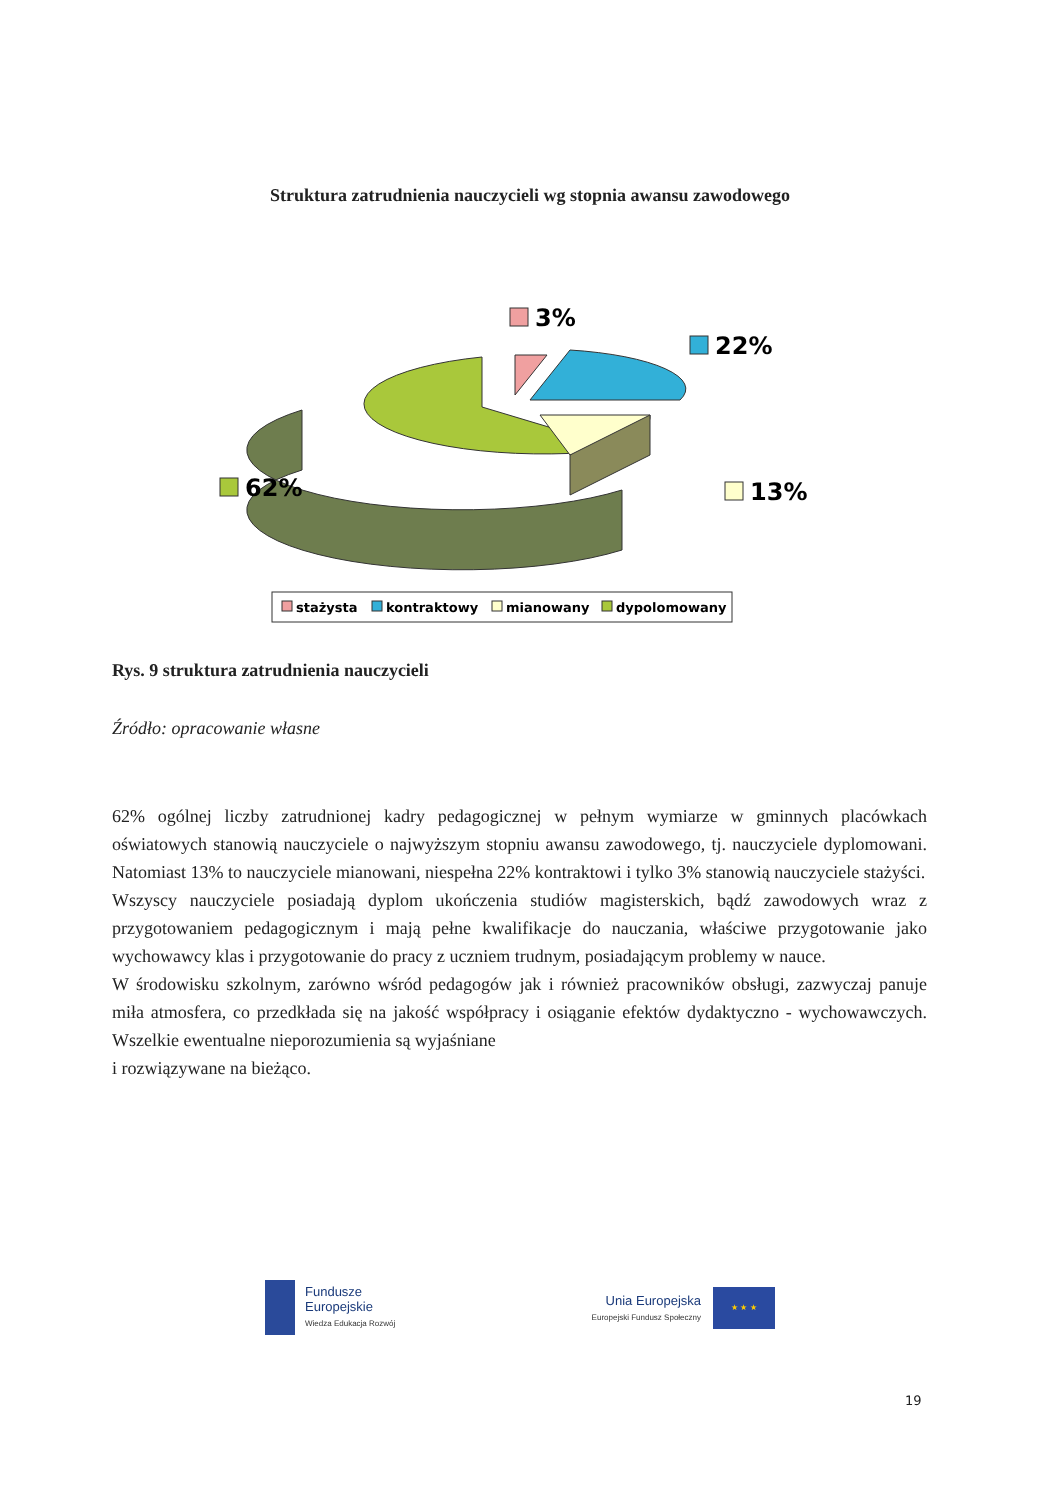Struktura zatrudnienia nauczycieli wg stopnia awansu zawodowego
3%
22%
62%
13%
stażysta
kontraktowy
mianowany
dypolomowany
Rys. 9 struktura zatrudnienia nauczycieli
Źródło: opracowanie własne
62% ogólnej liczby zatrudnionej kadry pedagogicznej w pełnym wymiarze w gminnych placówkach oświatowych stanowią nauczyciele o najwyższym stopniu awansu zawodowego, tj. nauczyciele dyplomowani. Natomiast 13% to nauczyciele mianowani, niespełna 22% kontraktowi i tylko 3% stanowią nauczyciele stażyści.
Wszyscy nauczyciele posiadają dyplom ukończenia studiów magisterskich, bądź zawodowych wraz z przygotowaniem pedagogicznym i mają pełne kwalifikacje do nauczania, właściwe przygotowanie jako wychowawcy klas i przygotowanie do pracy z uczniem trudnym, posiadającym problemy w nauce.
W środowisku szkolnym, zarówno wśród pedagogów jak i również pracowników obsługi, zazwyczaj panuje miła atmosfera, co przedkłada się na jakość współpracy i osiąganie efektów dydaktyczno - wychowawczych. Wszelkie ewentualne nieporozumienia są wyjaśniane
i rozwiązywane na bieżąco.
Fundusze
Europejskie
Wiedza Edukacja Rozwój
Unia Europejska
Europejski Fundusz Społeczny
★ ★ ★
19